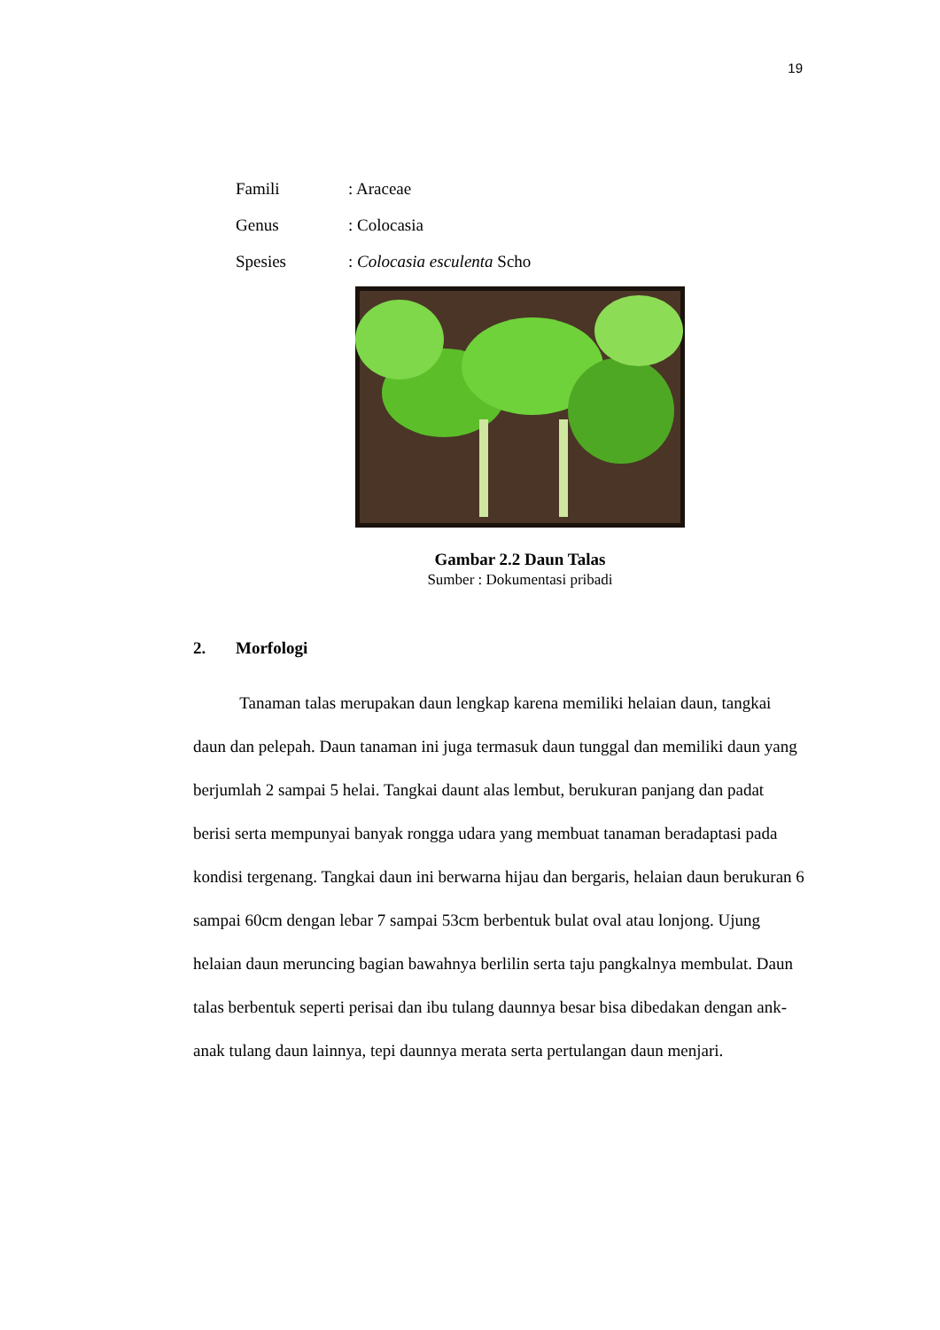19
Famili: Araceae
Genus: Colocasia
Spesies: Colocasia esculenta Scho
Gambar 2.2 Daun Talas
Sumber : Dokumentasi pribadi
2. Morfologi
Tanaman talas merupakan daun lengkap karena memiliki helaian daun, tangkai daun dan pelepah. Daun tanaman ini juga termasuk daun tunggal dan memiliki daun yang berjumlah 2 sampai 5 helai. Tangkai daunt alas lembut, berukuran panjang dan padat berisi serta mempunyai banyak rongga udara yang membuat tanaman beradaptasi pada kondisi tergenang. Tangkai daun ini berwarna hijau dan bergaris, helaian daun berukuran 6 sampai 60cm dengan lebar 7 sampai 53cm berbentuk bulat oval atau lonjong. Ujung helaian daun meruncing bagian bawahnya berlilin serta taju pangkalnya membulat. Daun talas berbentuk seperti perisai dan ibu tulang daunnya besar bisa dibedakan dengan ank-anak tulang daun lainnya, tepi daunnya merata serta pertulangan daun menjari.